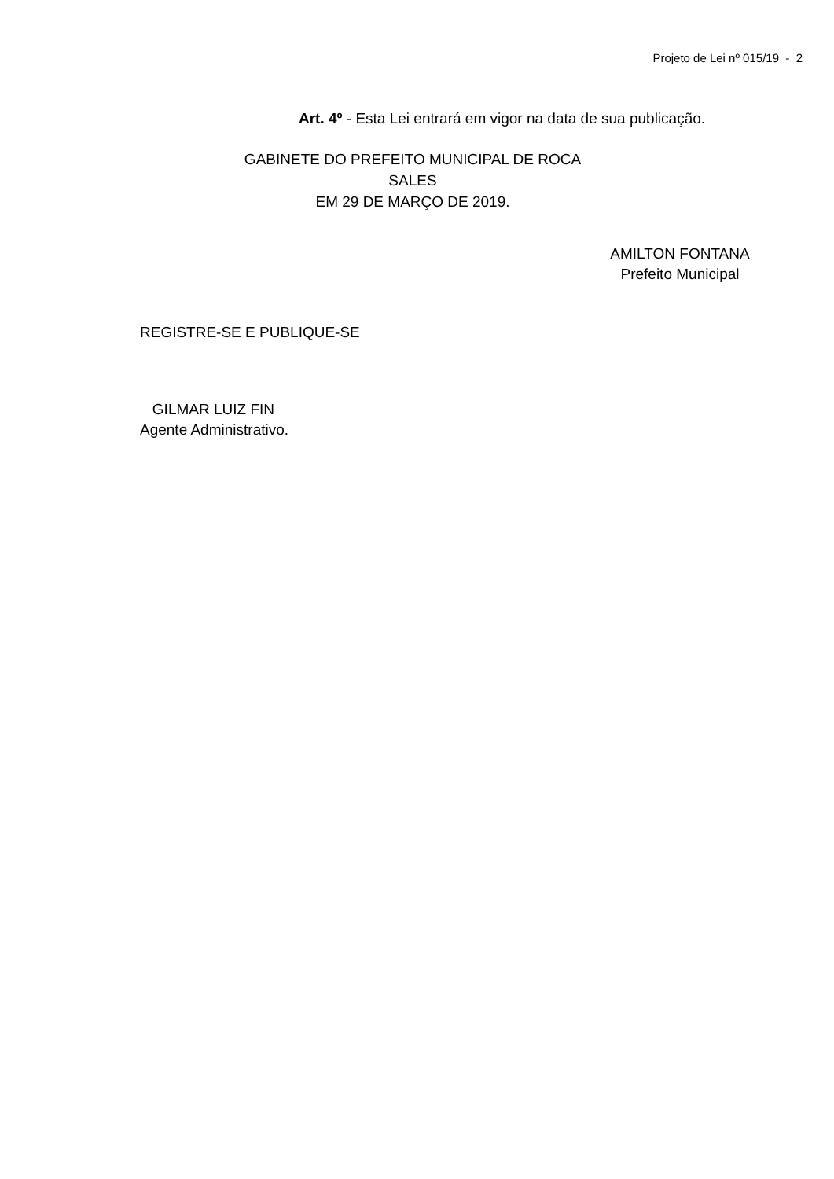Projeto de Lei nº 015/19 - 2
Art. 4º - Esta Lei entrará em vigor na data de sua publicação.
GABINETE DO PREFEITO MUNICIPAL DE ROCA SALES
EM 29 DE MARÇO DE 2019.
AMILTON FONTANA
Prefeito Municipal
REGISTRE-SE E PUBLIQUE-SE
GILMAR LUIZ FIN
Agente Administrativo.